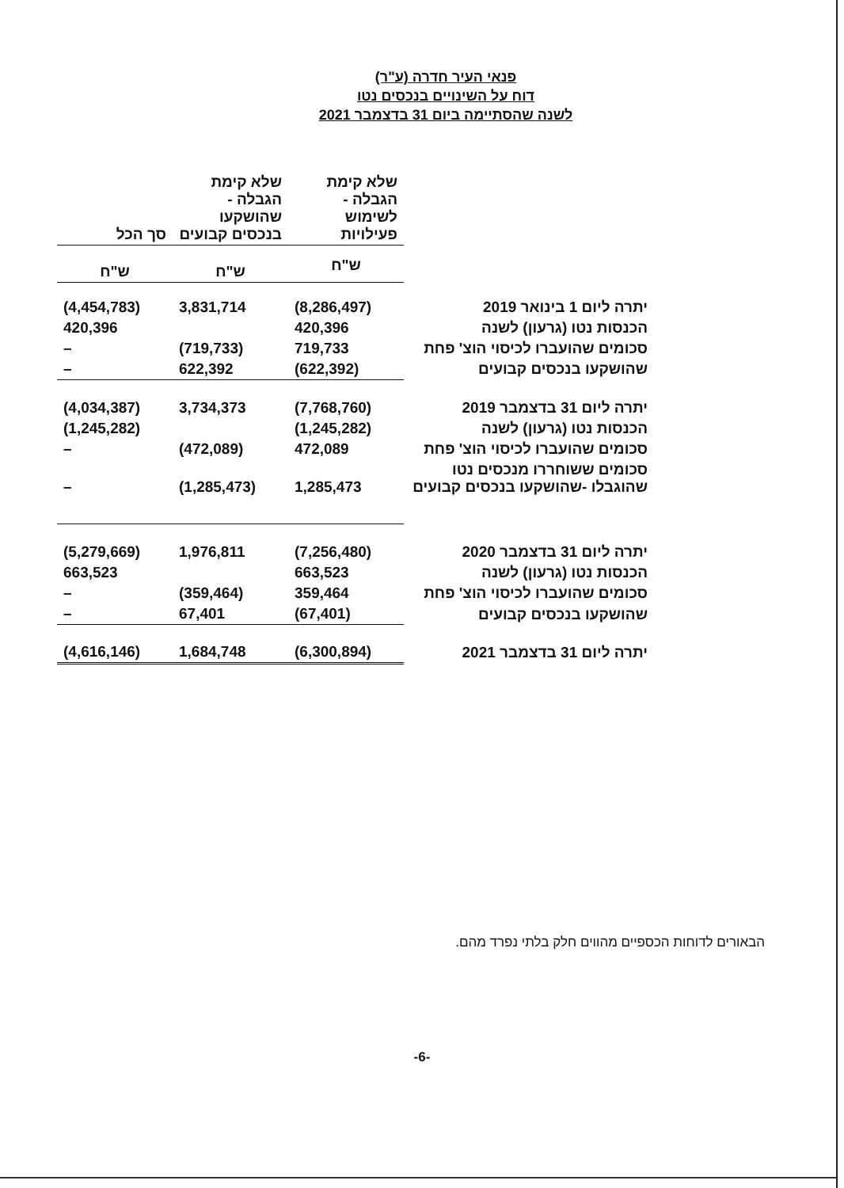פנאי העיר חדרה (ע"ר)
דוח על השינויים בנכסים נטו
לשנה שהסתיימה ביום 31 בדצמבר 2021
| | שלא קימת הגבלה - לשימוש פעילויות | שלא קימת הגבלה - שהושקעו בנכסים קבועים | סך הכל |
| --- | --- | --- | --- |
| | ש"ח | ש"ח | ש"ח |
| יתרה ליום 1 בינואר 2019 | (8,286,497) | 3,831,714 | (4,454,783) |
| הכנסות נטו (גרעון) לשנה | 420,396 | | 420,396 |
| סכומים שהועברו לכיסוי הוצ' פחת | 719,733 | (719,733) | – |
| שהושקעו בנכסים קבועים | (622,392) | 622,392 | – |
| יתרה ליום 31 בדצמבר 2019 | (7,768,760) | 3,734,373 | (4,034,387) |
| הכנסות נטו (גרעון) לשנה | (1,245,282) | | (1,245,282) |
| סכומים שהועברו לכיסוי הוצ' פחת | 472,089 | (472,089) | – |
| סכומים ששוחררו מנכסים נטו שהוגבלו -שהושקעו בנכסים קבועים | 1,285,473 | (1,285,473) | – |
| יתרה ליום 31 בדצמבר 2020 | (7,256,480) | 1,976,811 | (5,279,669) |
| הכנסות נטו (גרעון) לשנה | 663,523 | | 663,523 |
| סכומים שהועברו לכיסוי הוצ' פחת | 359,464 | (359,464) | – |
| שהושקעו בנכסים קבועים | (67,401) | 67,401 | – |
| יתרה ליום 31 בדצמבר 2021 | (6,300,894) | 1,684,748 | (4,616,146) |
הבאורים לדוחות הכספיים מהווים חלק בלתי נפרד מהם.
-6-